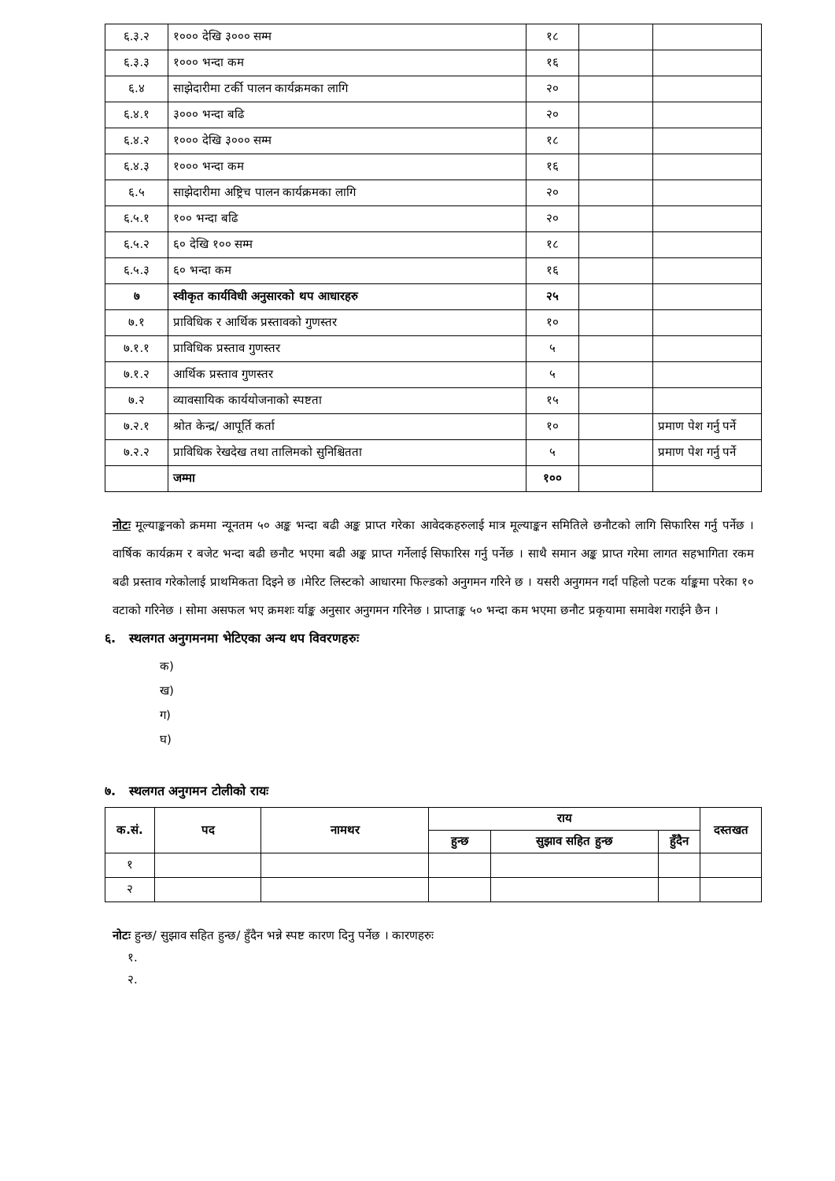| ६.३.२ | १००० देखि ३००० सम्म | १८ | | |
| ६.३.३ | १००० भन्दा कम | १६ | | |
| ६.४ | साझेदारीमा टर्की पालन कार्यक्रमका लागि | २० | | |
| ६.४.१ | ३००० भन्दा बढि | २० | | |
| ६.४.२ | १००० देखि ३००० सम्म | १८ | | |
| ६.४.३ | १००० भन्दा कम | १६ | | |
| ६.५ | साझेदारीमा अष्ट्रिच पालन कार्यक्रमका लागि | २० | | |
| ६.५.१ | १०० भन्दा बढि | २० | | |
| ६.५.२ | ६० देखि १०० सम्म | १८ | | |
| ६.५.३ | ६० भन्दा कम | १६ | | |
| ७ | स्वीकृत कार्यविधी अनुसारको थप आधारहरु | २५ | | |
| ७.१ | प्राविधिक र आर्थिक प्रस्तावको गुणस्तर | १० | | |
| ७.१.१ | प्राविधिक प्रस्ताव गुणस्तर | ५ | | |
| ७.१.२ | आर्थिक प्रस्ताव गुणस्तर | ५ | | |
| ७.२ | व्यावसायिक कार्ययोजनाको स्पष्टता | १५ | | |
| ७.२.१ | श्रोत केन्द्र/ आपूर्ति कर्ता | १० | | प्रमाण पेश गर्नु पर्ने |
| ७.२.२ | प्राविधिक रेखदेख तथा तालिमको सुनिश्चितता | ५ | | प्रमाण पेश गर्नु पर्ने |
| | जम्मा | १०० | | |
नोटः मूल्याङ्कनको क्रममा न्यूनतम ५० अङ्क भन्दा बढी अङ्क प्राप्त गरेका आवेदकहरुलाई मात्र मूल्याङ्कन समितिले छनौटको लागि सिफारिस गर्नु पर्नेछ । वार्षिक कार्यक्रम र बजेट भन्दा बढी छनौट भएमा बढी अङ्क प्राप्त गर्नेलाई सिफारिस गर्नु पर्नेछ । साथै समान अङ्क प्राप्त गरेमा लागत सहभागिता रकम बढी प्रस्ताव गरेकोलाई प्राथमिकता दिइने छ ।मेरिट लिस्टको आधारमा फिल्डको अनुगमन गरिने छ । यसरी अनुगमन गर्दा पहिलो पटक र्याङ्कमा परेका १० वटाको गरिनेछ । सोमा असफल भए क्रमशः र्याङ्क अनुसार अनुगमन गरिनेछ । प्राप्ताङ्क ५० भन्दा कम भएमा छनौट प्रकृयामा समावेश गराईने छैन ।
६. स्थलगत अनुगमनमा भेटिएका अन्य थप विवरणहरुः
क)
ख)
ग)
घ)
७. स्थलगत अनुगमन टोलीको रायः
| क.सं. | पद | नामथर | राय | | | दस्तखत |
| --- | --- | --- | --- | --- | --- | --- |
| | | | हुन्छ | सुझाव सहित हुन्छ | हुँदैन | |
| १ | | | | | | |
| २ | | | | | | |
नोटः हुन्छ/ सुझाव सहित हुन्छ/ हुँदैन भन्ने स्पष्ट कारण दिनु पर्नेछ । कारणहरुः
१.
२.